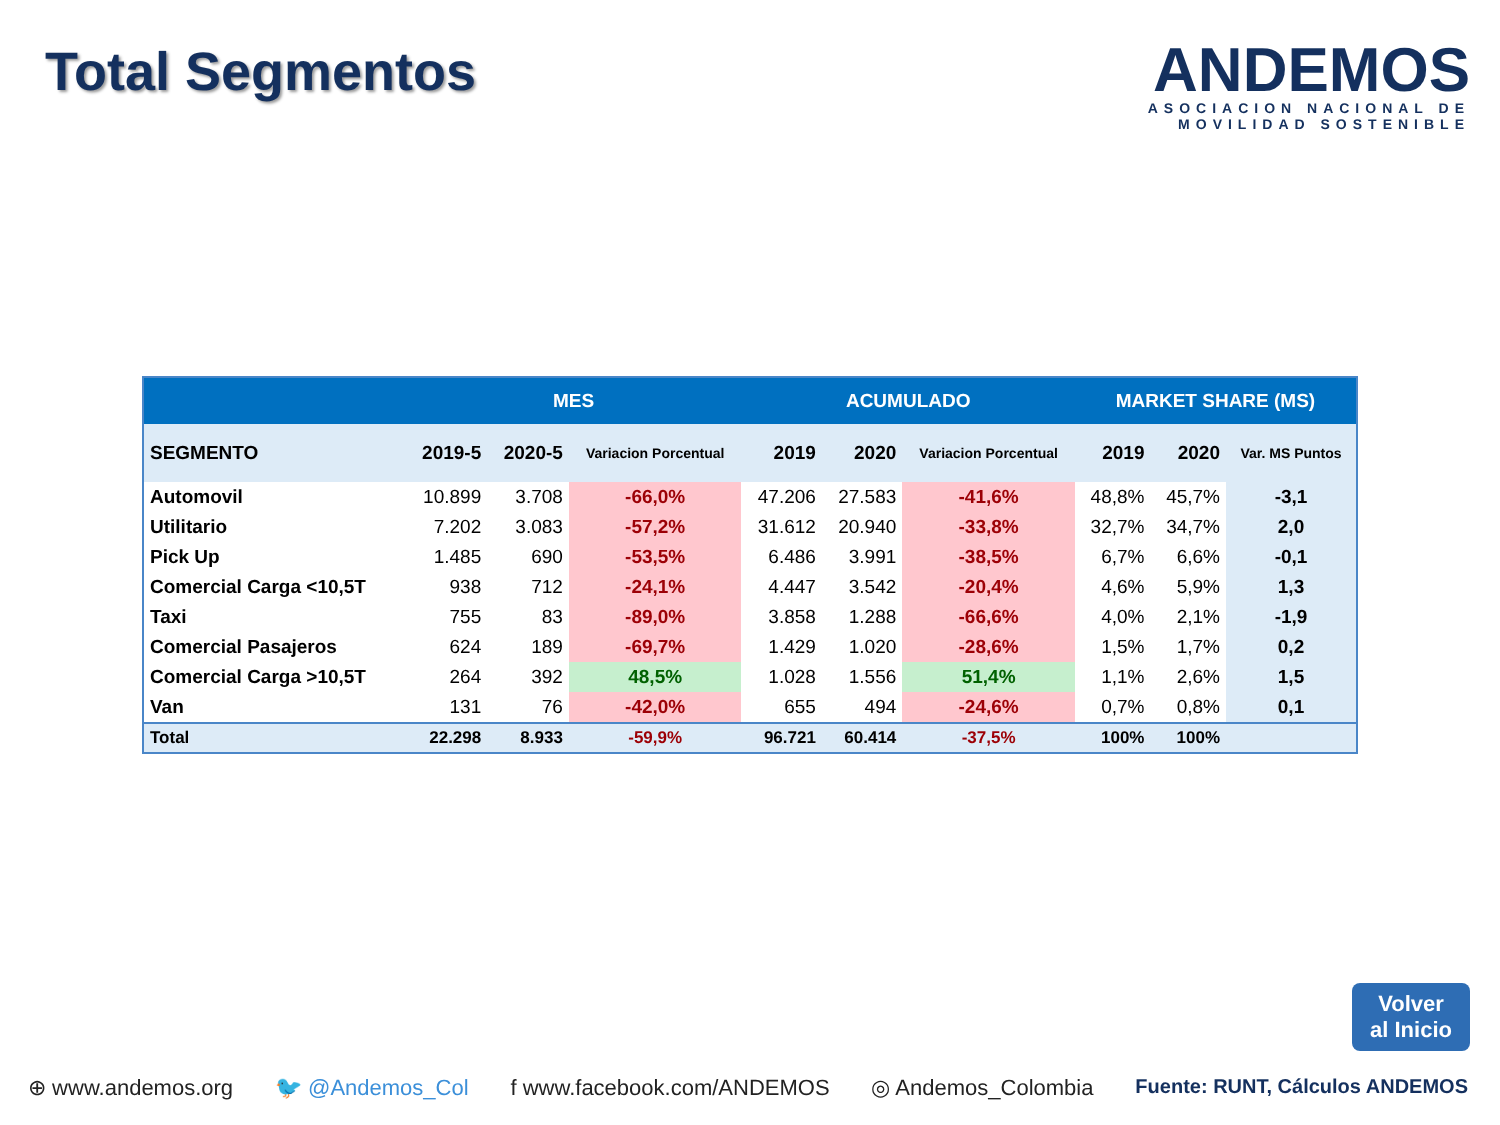Total Segmentos
ANDEMOS
ASOCIACION NACIONAL DE
MOVILIDAD SOSTENIBLE
| | MES | | | ACUMULADO | | | MARKET SHARE (MS) | | |
| --- | --- | --- | --- | --- | --- | --- | --- | --- | --- |
| SEGMENTO | 2019-5 | 2020-5 | Variacion Porcentual | 2019 | 2020 | Variacion Porcentual | 2019 | 2020 | Var. MS Puntos |
| Automovil | 10.899 | 3.708 | -66,0% | 47.206 | 27.583 | -41,6% | 48,8% | 45,7% | -3,1 |
| Utilitario | 7.202 | 3.083 | -57,2% | 31.612 | 20.940 | -33,8% | 32,7% | 34,7% | 2,0 |
| Pick Up | 1.485 | 690 | -53,5% | 6.486 | 3.991 | -38,5% | 6,7% | 6,6% | -0,1 |
| Comercial Carga <10,5T | 938 | 712 | -24,1% | 4.447 | 3.542 | -20,4% | 4,6% | 5,9% | 1,3 |
| Taxi | 755 | 83 | -89,0% | 3.858 | 1.288 | -66,6% | 4,0% | 2,1% | -1,9 |
| Comercial Pasajeros | 624 | 189 | -69,7% | 1.429 | 1.020 | -28,6% | 1,5% | 1,7% | 0,2 |
| Comercial Carga >10,5T | 264 | 392 | 48,5% | 1.028 | 1.556 | 51,4% | 1,1% | 2,6% | 1,5 |
| Van | 131 | 76 | -42,0% | 655 | 494 | -24,6% | 0,7% | 0,8% | 0,1 |
| Total | 22.298 | 8.933 | -59,9% | 96.721 | 60.414 | -37,5% | 100% | 100% | |
Volver
al Inicio
⊕ www.andemos.org 🐦 @Andemos_Col f www.facebook.com/ANDEMOS ◎ Andemos_Colombia Fuente: RUNT, Cálculos ANDEMOS